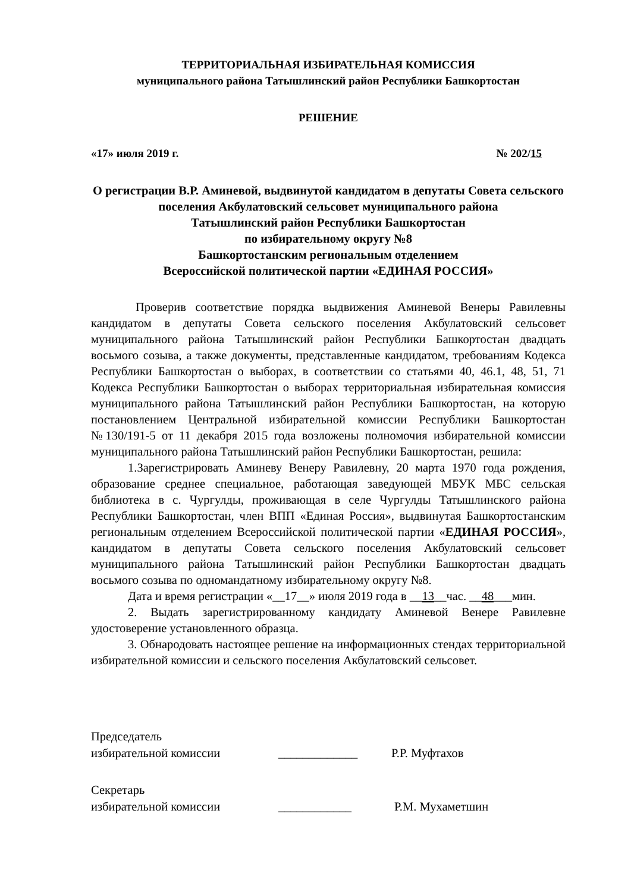ТЕРРИТОРИАЛЬНАЯ ИЗБИРАТЕЛЬНАЯ КОМИССИЯ
муниципального района Татышлинский район Республики Башкортостан
РЕШЕНИЕ
«17» июля 2019 г. № 202/15
О регистрации В.Р. Аминевой, выдвинутой кандидатом в депутаты Совета сельского поселения Акбулатовский сельсовет муниципального района
Татышлинский район Республики Башкортостан
по избирательному округу №8
Башкортостанским региональным отделением
Всероссийской политической партии «ЕДИНАЯ РОССИЯ»
Проверив соответствие порядка выдвижения Аминевой Венеры Равилевны кандидатом в депутаты Совета сельского поселения Акбулатовский сельсовет муниципального района Татышлинский район Республики Башкортостан двадцать восьмого созыва, а также документы, представленные кандидатом, требованиям Кодекса Республики Башкортостан о выборах, в соответствии со статьями 40, 46.1, 48, 51, 71 Кодекса Республики Башкортостан о выборах территориальная избирательная комиссия муниципального района Татышлинский район Республики Башкортостан, на которую постановлением Центральной избирательной комиссии Республики Башкортостан №130/191-5 от 11 декабря 2015 года возложены полномочия избирательной комиссии муниципального района Татышлинский район Республики Башкортостан, решила:
1.Зарегистрировать Аминеву Венеру Равилевну, 20 марта 1970 года рождения, образование среднее специальное, работающая заведующей МБУК МБС сельская библиотека в с. Чургулды, проживающая в селе Чургулды Татышлинского района Республики Башкортостан, член ВПП «Единая Россия», выдвинутая Башкортостанским региональным отделением Всероссийской политической партии «ЕДИНАЯ РОССИЯ», кандидатом в депутаты Совета сельского поселения Акбулатовский сельсовет муниципального района Татышлинский район Республики Башкортостан двадцать восьмого созыва по одномандатному избирательному округу №8.
Дата и время регистрации «__17__» июля 2019 года в __13__час. __48___мин.
2. Выдать зарегистрированному кандидату Аминевой Венере Равилевне удостоверение установленного образца.
3. Обнародовать настоящее решение на информационных стендах территориальной избирательной комиссии и сельского поселения Акбулатовский сельсовет.
Председатель
избирательной комиссии _____________ Р.Р. Муфтахов
Секретарь
избирательной комиссии ____________ Р.М. Мухаметшин